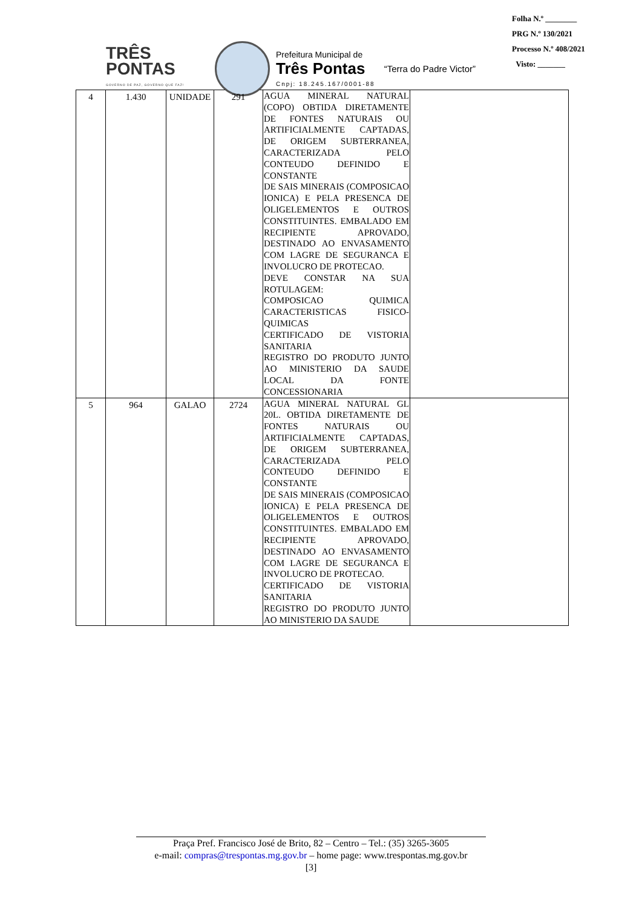TRÊS
PONTAS
GOVERNO DE PAZ, GOVERNO QUE FAZ!
Prefeitura Municipal de
Três Pontas
Cnpj: 18.245.167/0001-88
“Terra do Padre Victor”
Folha N.º ________
PRG N.º 130/2021
Processo N.º 408/2021
Visto: _______
| 4 | 1.430 | UNIDADE | 291 | AGUA MINERAL NATURAL (COPO) OBTIDA DIRETAMENTE DE FONTES NATURAIS OU ARTIFICIALMENTE CAPTADAS, DE ORIGEM SUBTERRANEA, CARACTERIZADA PELO CONTEUDO DEFINIDO E CONSTANTE DE SAIS MINERAIS (COMPOSICAO IONICA) E PELA PRESENCA DE OLIGELEMENTOS E OUTROS CONSTITUINTES. EMBALADO EM RECIPIENTE APROVADO, DESTINADO AO ENVASAMENTO COM LAGRE DE SEGURANCA E INVOLUCRO DE PROTECAO. DEVE CONSTAR NA SUA ROTULAGEM: COMPOSICAO QUIMICA CARACTERISTICAS FISICO-QUIMICAS CERTIFICADO DE VISTORIA SANITARIA REGISTRO DO PRODUTO JUNTO AO MINISTERIO DA SAUDE LOCAL DA FONTE CONCESSIONARIA | |
| 5 | 964 | GALAO | 2724 | AGUA MINERAL NATURAL GL 20L. OBTIDA DIRETAMENTE DE FONTES NATURAIS OU ARTIFICIALMENTE CAPTADAS, DE ORIGEM SUBTERRANEA, CARACTERIZADA PELO CONTEUDO DEFINIDO E CONSTANTE DE SAIS MINERAIS (COMPOSICAO IONICA) E PELA PRESENCA DE OLIGELEMENTOS E OUTROS CONSTITUINTES. EMBALADO EM RECIPIENTE APROVADO, DESTINADO AO ENVASAMENTO COM LAGRE DE SEGURANCA E INVOLUCRO DE PROTECAO. CERTIFICADO DE VISTORIA SANITARIA REGISTRO DO PRODUTO JUNTO AO MINISTERIO DA SAUDE | |
Praça Pref. Francisco José de Brito, 82 – Centro – Tel.: (35) 3265-3605
e-mail: compras@trespontas.mg.gov.br – home page: www.trespontas.mg.gov.br
[3]